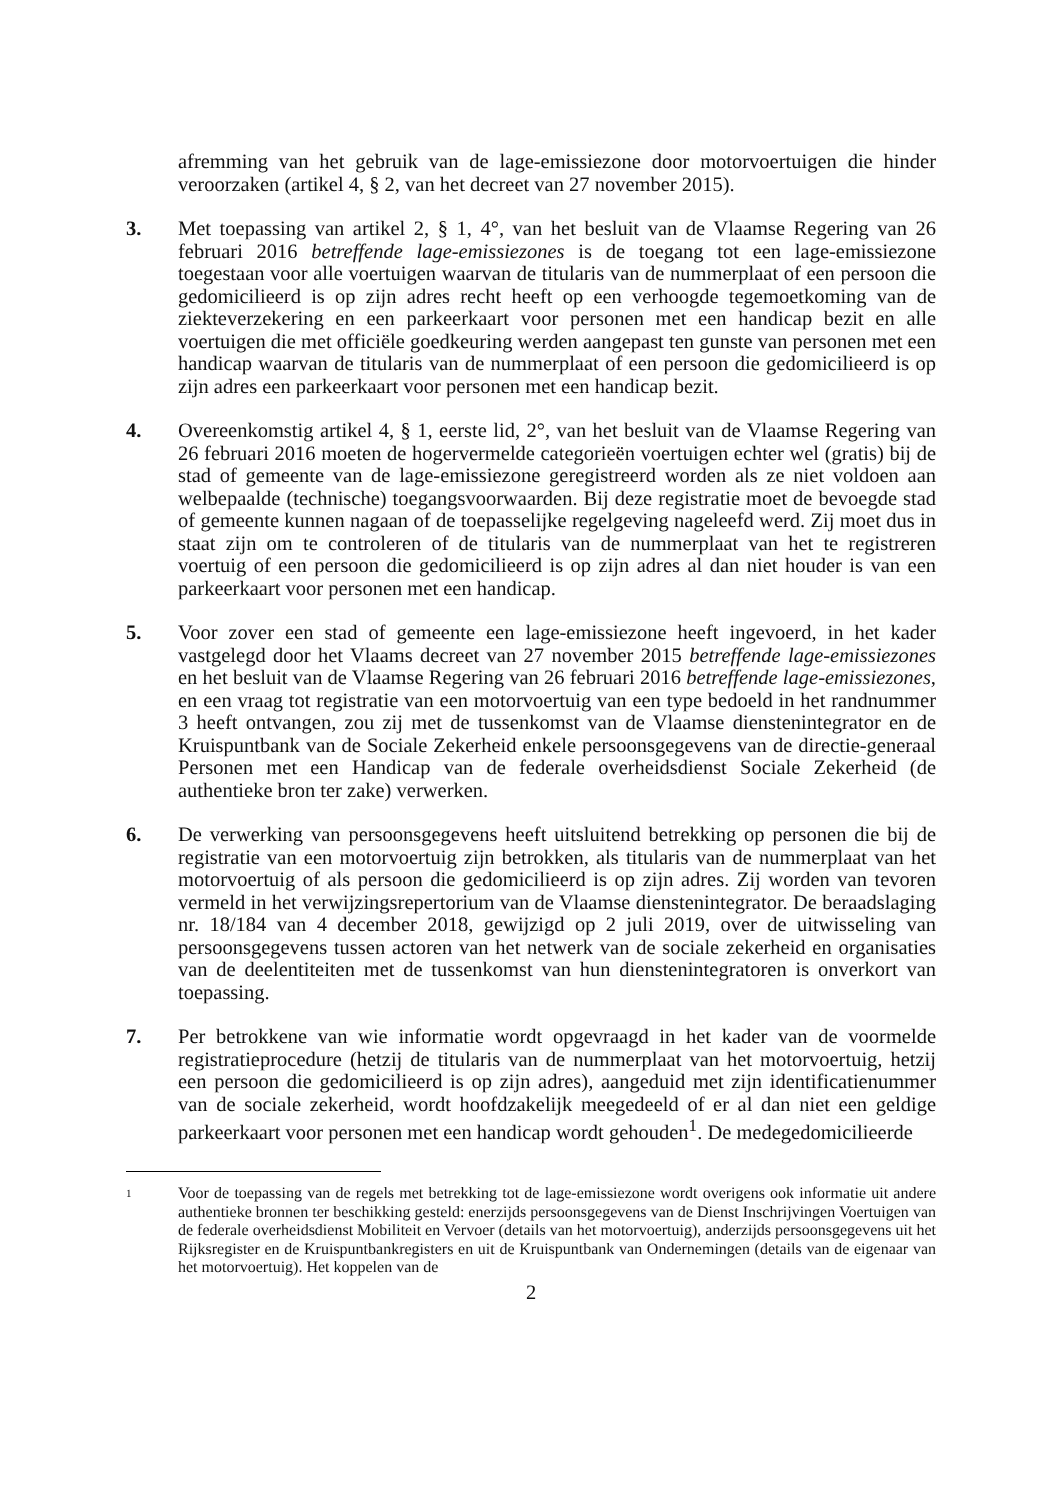afremming van het gebruik van de lage-emissiezone door motorvoertuigen die hinder veroorzaken (artikel 4, § 2, van het decreet van 27 november 2015).
3. Met toepassing van artikel 2, § 1, 4°, van het besluit van de Vlaamse Regering van 26 februari 2016 betreffende lage-emissiezones is de toegang tot een lage-emissiezone toegestaan voor alle voertuigen waarvan de titularis van de nummerplaat of een persoon die gedomicilieerd is op zijn adres recht heeft op een verhoogde tegemoetkoming van de ziekteverzekering en een parkeerkaart voor personen met een handicap bezit en alle voertuigen die met officiële goedkeuring werden aangepast ten gunste van personen met een handicap waarvan de titularis van de nummerplaat of een persoon die gedomicilieerd is op zijn adres een parkeerkaart voor personen met een handicap bezit.
4. Overeenkomstig artikel 4, § 1, eerste lid, 2°, van het besluit van de Vlaamse Regering van 26 februari 2016 moeten de hogervermelde categorieën voertuigen echter wel (gratis) bij de stad of gemeente van de lage-emissiezone geregistreerd worden als ze niet voldoen aan welbepaalde (technische) toegangsvoorwaarden. Bij deze registratie moet de bevoegde stad of gemeente kunnen nagaan of de toepasselijke regelgeving nageleefd werd. Zij moet dus in staat zijn om te controleren of de titularis van de nummerplaat van het te registreren voertuig of een persoon die gedomicilieerd is op zijn adres al dan niet houder is van een parkeerkaart voor personen met een handicap.
5. Voor zover een stad of gemeente een lage-emissiezone heeft ingevoerd, in het kader vastgelegd door het Vlaams decreet van 27 november 2015 betreffende lage-emissiezones en het besluit van de Vlaamse Regering van 26 februari 2016 betreffende lage-emissiezones, en een vraag tot registratie van een motorvoertuig van een type bedoeld in het randnummer 3 heeft ontvangen, zou zij met de tussenkomst van de Vlaamse dienstenintegrator en de Kruispuntbank van de Sociale Zekerheid enkele persoonsgegevens van de directie-generaal Personen met een Handicap van de federale overheidsdienst Sociale Zekerheid (de authentieke bron ter zake) verwerken.
6. De verwerking van persoonsgegevens heeft uitsluitend betrekking op personen die bij de registratie van een motorvoertuig zijn betrokken, als titularis van de nummerplaat van het motorvoertuig of als persoon die gedomicilieerd is op zijn adres. Zij worden van tevoren vermeld in het verwijzingsrepertorium van de Vlaamse dienstenintegrator. De beraadslaging nr. 18/184 van 4 december 2018, gewijzigd op 2 juli 2019, over de uitwisseling van persoonsgegevens tussen actoren van het netwerk van de sociale zekerheid en organisaties van de deelentiteiten met de tussenkomst van hun dienstenintegratoren is onverkort van toepassing.
7. Per betrokkene van wie informatie wordt opgevraagd in het kader van de voormelde registratieprocedure (hetzij de titularis van de nummerplaat van het motorvoertuig, hetzij een persoon die gedomicilieerd is op zijn adres), aangeduid met zijn identificatienummer van de sociale zekerheid, wordt hoofdzakelijk meegedeeld of er al dan niet een geldige parkeerkaart voor personen met een handicap wordt gehouden<sup>1</sup>. De medegedomicilieerde
1
Voor de toepassing van de regels met betrekking tot de lage-emissiezone wordt overigens ook informatie uit andere authentieke bronnen ter beschikking gesteld: enerzijds persoonsgegevens van de Dienst Inschrijvingen Voertuigen van de federale overheidsdienst Mobiliteit en Vervoer (details van het motorvoertuig), anderzijds persoonsgegevens uit het Rijksregister en de Kruispuntbankregisters en uit de Kruispuntbank van Ondernemingen (details van de eigenaar van het motorvoertuig). Het koppelen van de
2